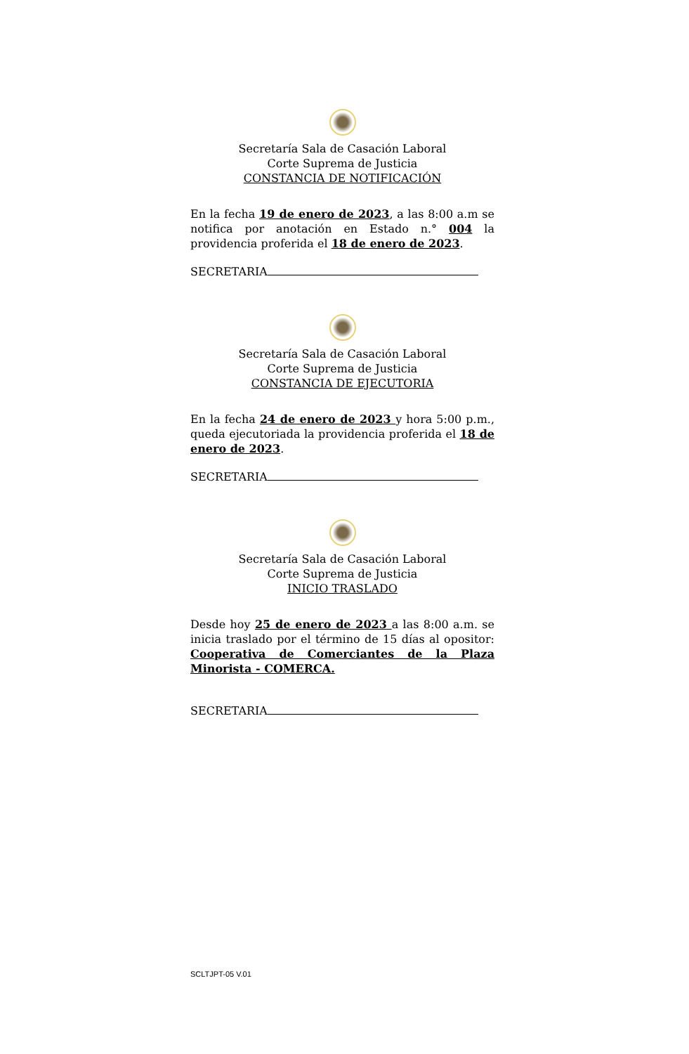Secretaría Sala de Casación Laboral
Corte Suprema de Justicia
CONSTANCIA DE NOTIFICACIÓN
En la fecha 19 de enero de 2023, a las 8:00 a.m se notifica por anotación en Estado n.° 004 la providencia proferida el 18 de enero de 2023.
SECRETARIA
Secretaría Sala de Casación Laboral
Corte Suprema de Justicia
CONSTANCIA DE EJECUTORIA
En la fecha 24 de enero de 2023 y hora 5:00 p.m., queda ejecutoriada la providencia proferida el 18 de enero de 2023.
SECRETARIA
Secretaría Sala de Casación Laboral
Corte Suprema de Justicia
INICIO TRASLADO
Desde hoy 25 de enero de 2023 a las 8:00 a.m. se inicia traslado por el término de 15 días al opositor: Cooperativa de Comerciantes de la Plaza Minorista - COMERCA.
SECRETARIA
SCLTJPT-05 V.01